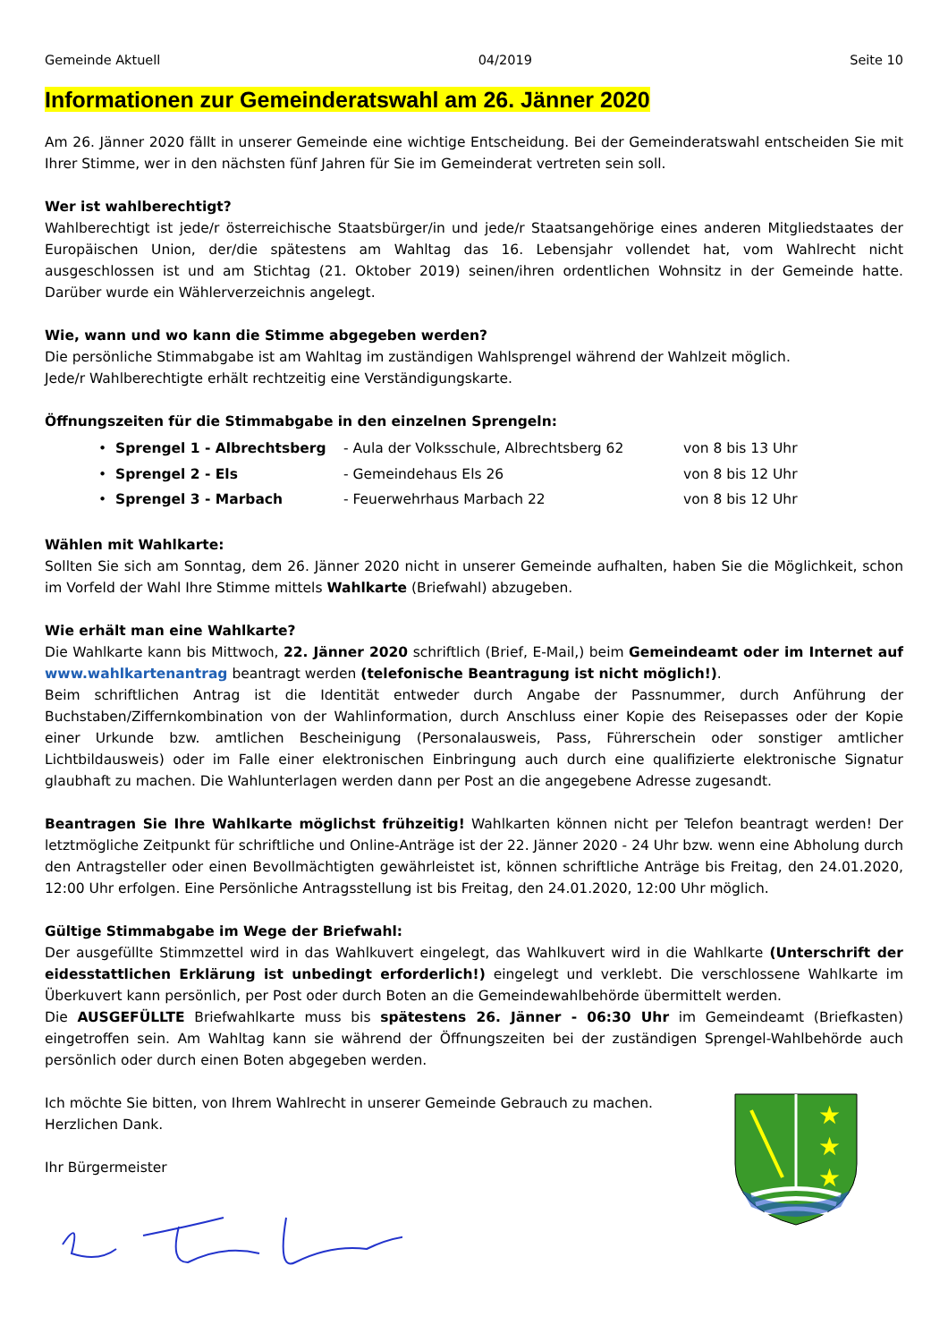Gemeinde Aktuell 04/2019 Seite 10
Informationen zur Gemeinderatswahl am 26. Jänner 2020
Am 26. Jänner 2020 fällt in unserer Gemeinde eine wichtige Entscheidung. Bei der Gemeinderatswahl entscheiden Sie mit Ihrer Stimme, wer in den nächsten fünf Jahren für Sie im Gemeinderat vertreten sein soll.
Wer ist wahlberechtigt?
Wahlberechtigt ist jede/r österreichische Staatsbürger/in und jede/r Staatsangehörige eines anderen Mitgliedstaates der Europäischen Union, der/die spätestens am Wahltag das 16. Lebensjahr vollendet hat, vom Wahlrecht nicht ausgeschlossen ist und am Stichtag (21. Oktober 2019) seinen/ihren ordentlichen Wohnsitz in der Gemeinde hatte. Darüber wurde ein Wählerverzeichnis angelegt.
Wie, wann und wo kann die Stimme abgegeben werden?
Die persönliche Stimmabgabe ist am Wahltag im zuständigen Wahlsprengel während der Wahlzeit möglich.
Jede/r Wahlberechtigte erhält rechtzeitig eine Verständigungskarte.
Öffnungszeiten für die Stimmabgabe in den einzelnen Sprengeln:
• Sprengel 1 - Albrechtsberg - Aula der Volksschule, Albrechtsberg 62 von 8 bis 13 Uhr
• Sprengel 2 - Els - Gemeindehaus Els 26 von 8 bis 12 Uhr
• Sprengel 3 - Marbach - Feuerwehrhaus Marbach 22 von 8 bis 12 Uhr
Wählen mit Wahlkarte:
Sollten Sie sich am Sonntag, dem 26. Jänner 2020 nicht in unserer Gemeinde aufhalten, haben Sie die Möglichkeit, schon im Vorfeld der Wahl Ihre Stimme mittels Wahlkarte (Briefwahl) abzugeben.
Wie erhält man eine Wahlkarte?
Die Wahlkarte kann bis Mittwoch, 22. Jänner 2020 schriftlich (Brief, E-Mail,) beim Gemeindeamt oder im Internet auf www.wahlkartenantrag beantragt werden (telefonische Beantragung ist nicht möglich!).
Beim schriftlichen Antrag ist die Identität entweder durch Angabe der Passnummer, durch Anführung der Buchstaben/Ziffernkombination von der Wahlinformation, durch Anschluss einer Kopie des Reisepasses oder der Kopie einer Urkunde bzw. amtlichen Bescheinigung (Personalausweis, Pass, Führerschein oder sonstiger amtlicher Lichtbildausweis) oder im Falle einer elektronischen Einbringung auch durch eine qualifizierte elektronische Signatur glaubhaft zu machen. Die Wahlunterlagen werden dann per Post an die angegebene Adresse zugesandt.
Beantragen Sie Ihre Wahlkarte möglichst frühzeitig! Wahlkarten können nicht per Telefon beantragt werden! Der letztmögliche Zeitpunkt für schriftliche und Online-Anträge ist der 22. Jänner 2020 - 24 Uhr bzw. wenn eine Abholung durch den Antragsteller oder einen Bevollmächtigten gewährleistet ist, können schriftliche Anträge bis Freitag, den 24.01.2020, 12:00 Uhr erfolgen. Eine Persönliche Antragsstellung ist bis Freitag, den 24.01.2020, 12:00 Uhr möglich.
Gültige Stimmabgabe im Wege der Briefwahl:
Der ausgefüllte Stimmzettel wird in das Wahlkuvert eingelegt, das Wahlkuvert wird in die Wahlkarte (Unterschrift der eidesstattlichen Erklärung ist unbedingt erforderlich!) eingelegt und verklebt. Die verschlossene Wahlkarte im Überkuvert kann persönlich, per Post oder durch Boten an die Gemeindewahlbehörde übermittelt werden.
Die AUSGEFÜLLTE Briefwahlkarte muss bis spätestens 26. Jänner - 06:30 Uhr im Gemeindeamt (Briefkasten) eingetroffen sein. Am Wahltag kann sie während der Öffnungszeiten bei der zuständigen Sprengel-Wahlbehörde auch persönlich oder durch einen Boten abgegeben werden.
Ich möchte Sie bitten, von Ihrem Wahlrecht in unserer Gemeinde Gebrauch zu machen.
Herzlichen Dank.
Ihr Bürgermeister
★
★
★